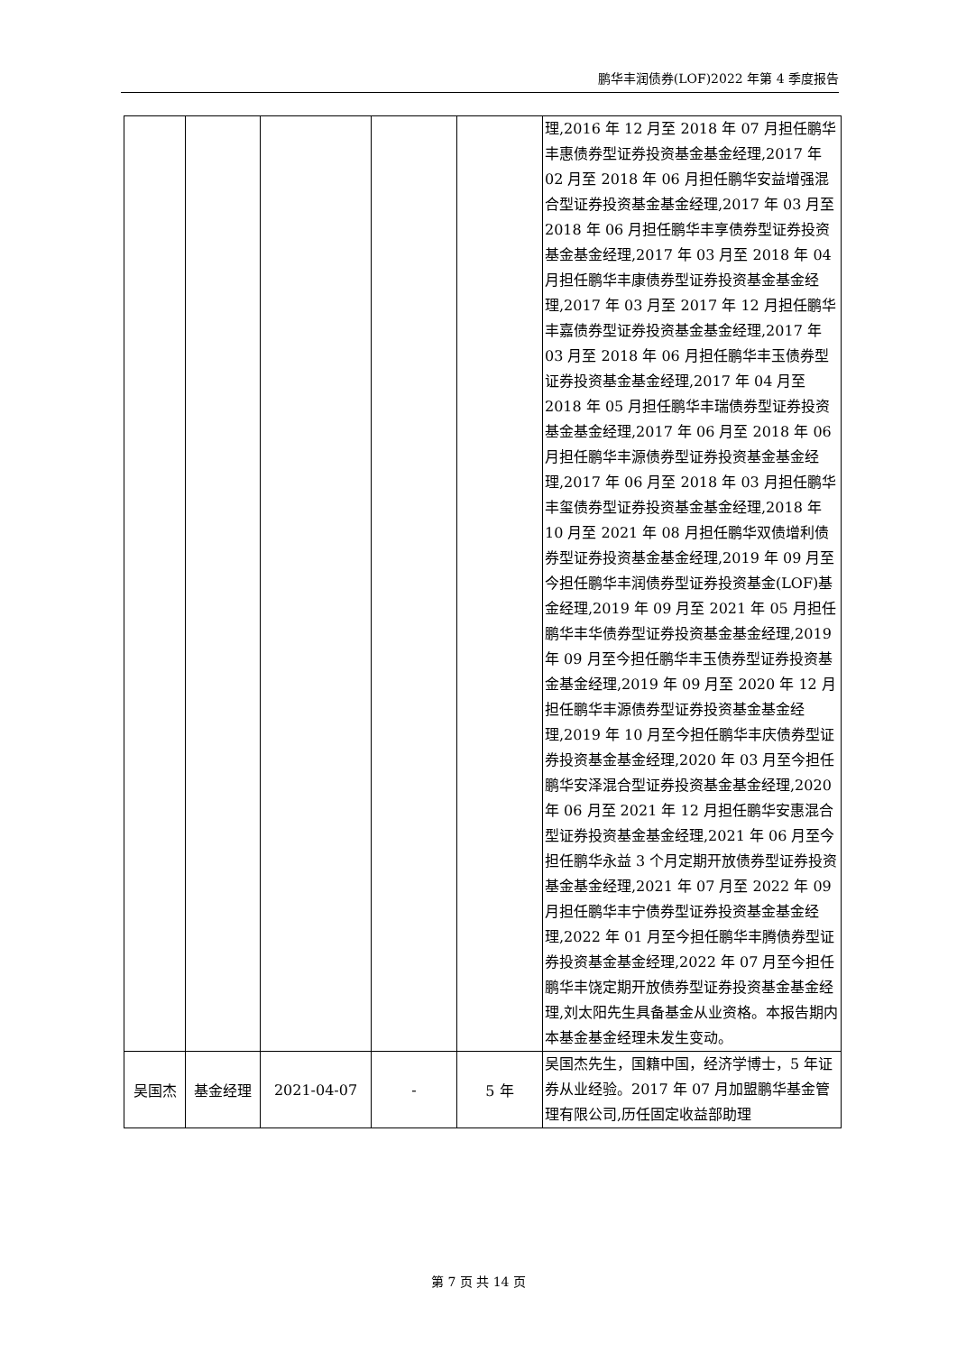鹏华丰润债券(LOF)2022 年第 4 季度报告
| | | | | | 理,2016 年 12 月至 2018 年 07 月担任鹏华丰惠债券型证券投资基金基金经理,2017 年 02 月至 2018 年 06 月担任鹏华安益增强混合型证券投资基金基金经理,2017 年 03 月至 2018 年 06 月担任鹏华丰享债券型证券投资基金基金经理,2017 年 03 月至 2018 年 04 月担任鹏华丰康债券型证券投资基金基金经理,2017 年 03 月至 2017 年 12 月担任鹏华丰嘉债券型证券投资基金基金经理,2017 年 03 月至 2018 年 06 月担任鹏华丰玉债券型证券投资基金基金经理,2017 年 04 月至 2018 年 05 月担任鹏华丰瑞债券型证券投资基金基金经理,2017 年 06 月至 2018 年 06 月担任鹏华丰源债券型证券投资基金基金经理,2017 年 06 月至 2018 年 03 月担任鹏华丰玺债券型证券投资基金基金经理,2018 年 10 月至 2021 年 08 月担任鹏华双债增利债券型证券投资基金基金经理,2019 年 09 月至今担任鹏华丰润债券型证券投资基金(LOF)基金经理,2019 年 09 月至 2021 年 05 月担任鹏华丰华债券型证券投资基金基金经理,2019 年 09 月至今担任鹏华丰玉债券型证券投资基金基金经理,2019 年 09 月至 2020 年 12 月担任鹏华丰源债券型证券投资基金基金经理,2019 年 10 月至今担任鹏华丰庆债券型证券投资基金基金经理,2020 年 03 月至今担任鹏华安泽混合型证券投资基金基金经理,2020 年 06 月至 2021 年 12 月担任鹏华安惠混合型证券投资基金基金经理,2021 年 06 月至今担任鹏华永益 3 个月定期开放债券型证券投资基金基金经理,2021 年 07 月至 2022 年 09 月担任鹏华丰宁债券型证券投资基金基金经理,2022 年 01 月至今担任鹏华丰腾债券型证券投资基金基金经理,2022 年 07 月至今担任鹏华丰饶定期开放债券型证券投资基金基金经理,刘太阳先生具备基金从业资格。本报告期内本基金基金经理未发生变动。 |
| 吴国杰 | 基金经理 | 2021-04-07 | - | 5 年 | 吴国杰先生，国籍中国，经济学博士，5 年证券从业经验。2017 年 07 月加盟鹏华基金管理有限公司,历任固定收益部助理 |
第 7 页 共 14 页